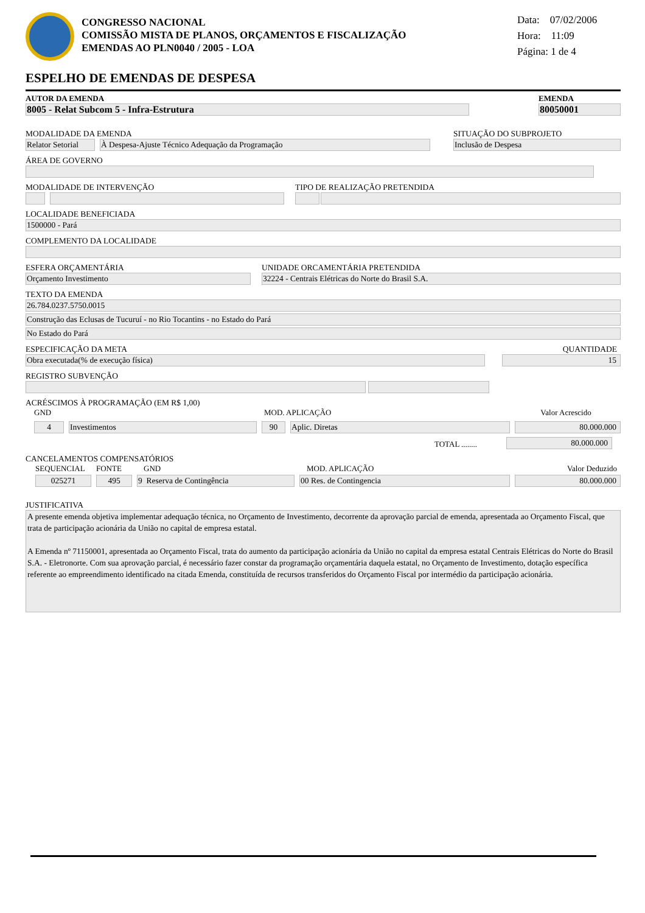CONGRESSO NACIONAL
COMISSÃO MISTA DE PLANOS, ORÇAMENTOS E FISCALIZAÇÃO
EMENDAS AO PLN0040 / 2005 - LOA
Data: 07/02/2006
Hora: 11:09
Página: 1 de 4
ESPELHO DE EMENDAS DE DESPESA
AUTOR DA EMENDA
8005 - Relat Subcom 5 - Infra-Estrutura
EMENDA
80050001
MODALIDADE DA EMENDA
Relator Setorial
À Despesa-Ajuste Técnico Adequação da Programação
SITUAÇÃO DO SUBPROJETO
Inclusão de Despesa
ÁREA DE GOVERNO
MODALIDADE DE INTERVENÇÃO
TIPO DE REALIZAÇÃO PRETENDIDA
LOCALIDADE BENEFICIADA
1500000 - Pará
COMPLEMENTO DA LOCALIDADE
ESFERA ORÇAMENTÁRIA
Orçamento Investimento
UNIDADE ORCAMENTÁRIA PRETENDIDA
32224 - Centrais Elétricas do Norte do Brasil S.A.
TEXTO DA EMENDA
26.784.0237.5750.0015
Construção das Eclusas de Tucuruí - no Rio Tocantins - no Estado do Pará
No Estado do Pará
ESPECIFICAÇÃO DA META
Obra executada(% de execução física)
QUANTIDADE
15
REGISTRO SUBVENÇÃO
ACRÉSCIMOS À PROGRAMAÇÃO (EM R$ 1,00)
GND
MOD. APLICAÇÃO
Valor Acrescido
4
Investimentos
90
Aplic. Diretas
80.000.000
TOTAL ........
80.000.000
CANCELAMENTOS COMPENSATÓRIOS
SEQUENCIAL
FONTE
GND
MOD. APLICAÇÃO
Valor Deduzido
025271
495
9 Reserva de Contingência
00 Res. de Contingencia
80.000.000
JUSTIFICATIVA
A presente emenda objetiva implementar adequação técnica, no Orçamento de Investimento, decorrente da aprovação parcial de emenda, apresentada ao Orçamento Fiscal, que trata de participação acionária da União no capital de empresa estatal.
A Emenda nº 71150001, apresentada ao Orçamento Fiscal, trata do aumento da participação acionária da União no capital da empresa estatal Centrais Elétricas do Norte do Brasil S.A. - Eletronorte. Com sua aprovação parcial, é necessário fazer constar da programação orçamentária daquela estatal, no Orçamento de Investimento, dotação específica referente ao empreendimento identificado na citada Emenda, constituída de recursos transferidos do Orçamento Fiscal por intermédio da participação acionária.